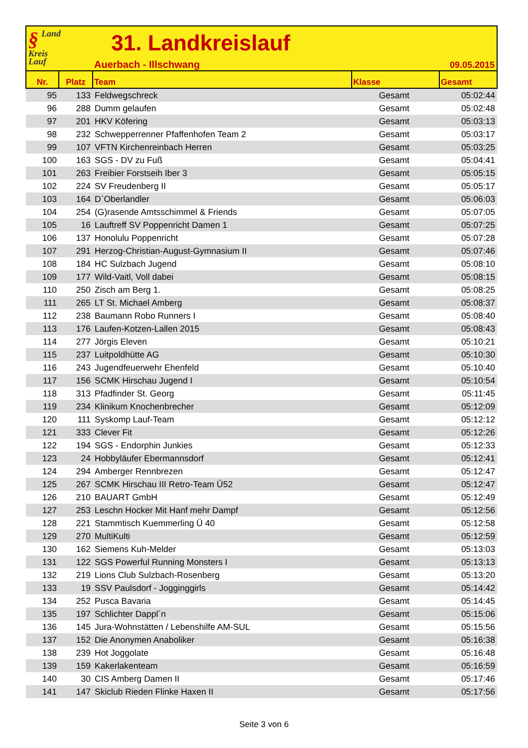§ Land
Kreis
Lauf
31. Landkreislauf
Auerbach - Illschwang 09.05.2015
| Nr. | Platz | Team | Klasse | Gesamt |
| --- | --- | --- | --- | --- |
| 95 | 133 | Feldwegschreck | Gesamt | 05:02:44 |
| 96 | 288 | Dumm gelaufen | Gesamt | 05:02:48 |
| 97 | 201 | HKV Köfering | Gesamt | 05:03:13 |
| 98 | 232 | Schwepperrenner Pfaffenhofen Team 2 | Gesamt | 05:03:17 |
| 99 | 107 | VFTN Kirchenreinbach Herren | Gesamt | 05:03:25 |
| 100 | 163 | SGS - DV zu Fuß | Gesamt | 05:04:41 |
| 101 | 263 | Freibier Forstseih Iber 3 | Gesamt | 05:05:15 |
| 102 | 224 | SV Freudenberg II | Gesamt | 05:05:17 |
| 103 | 164 | D`Oberlandler | Gesamt | 05:06:03 |
| 104 | 254 | (G)rasende Amtsschimmel & Friends | Gesamt | 05:07:05 |
| 105 | 16 | Lauftreff SV Poppenricht Damen 1 | Gesamt | 05:07:25 |
| 106 | 137 | Honolulu Poppenricht | Gesamt | 05:07:28 |
| 107 | 291 | Herzog-Christian-August-Gymnasium II | Gesamt | 05:07:46 |
| 108 | 184 | HC Sulzbach Jugend | Gesamt | 05:08:10 |
| 109 | 177 | Wild-Vaitl, Voll dabei | Gesamt | 05:08:15 |
| 110 | 250 | Zisch am Berg 1. | Gesamt | 05:08:25 |
| 111 | 265 | LT St. Michael Amberg | Gesamt | 05:08:37 |
| 112 | 238 | Baumann Robo Runners I | Gesamt | 05:08:40 |
| 113 | 176 | Laufen-Kotzen-Lallen 2015 | Gesamt | 05:08:43 |
| 114 | 277 | Jörgis Eleven | Gesamt | 05:10:21 |
| 115 | 237 | Luitpoldhütte AG | Gesamt | 05:10:30 |
| 116 | 243 | Jugendfeuerwehr Ehenfeld | Gesamt | 05:10:40 |
| 117 | 156 | SCMK Hirschau Jugend I | Gesamt | 05:10:54 |
| 118 | 313 | Pfadfinder St. Georg | Gesamt | 05:11:45 |
| 119 | 234 | Klinikum Knochenbrecher | Gesamt | 05:12:09 |
| 120 | 111 | Syskomp Lauf-Team | Gesamt | 05:12:12 |
| 121 | 333 | Clever Fit | Gesamt | 05:12:26 |
| 122 | 194 | SGS - Endorphin Junkies | Gesamt | 05:12:33 |
| 123 | 24 | Hobbyläufer Ebermannsdorf | Gesamt | 05:12:41 |
| 124 | 294 | Amberger Rennbrezen | Gesamt | 05:12:47 |
| 125 | 267 | SCMK Hirschau III Retro-Team Ü52 | Gesamt | 05:12:47 |
| 126 | 210 | BAUART GmbH | Gesamt | 05:12:49 |
| 127 | 253 | Leschn Hocker Mit Hanf mehr Dampf | Gesamt | 05:12:56 |
| 128 | 221 | Stammtisch Kuemmerling Ü 40 | Gesamt | 05:12:58 |
| 129 | 270 | MultiKulti | Gesamt | 05:12:59 |
| 130 | 162 | Siemens Kuh-Melder | Gesamt | 05:13:03 |
| 131 | 122 | SGS Powerful Running Monsters I | Gesamt | 05:13:13 |
| 132 | 219 | Lions Club Sulzbach-Rosenberg | Gesamt | 05:13:20 |
| 133 | 19 | SSV Paulsdorf - Jogginggirls | Gesamt | 05:14:42 |
| 134 | 252 | Pusca Bavaria | Gesamt | 05:14:45 |
| 135 | 197 | Schlichter Dappl´n | Gesamt | 05:15:06 |
| 136 | 145 | Jura-Wohnstätten / Lebenshilfe AM-SUL | Gesamt | 05:15:56 |
| 137 | 152 | Die Anonymen Anaboliker | Gesamt | 05:16:38 |
| 138 | 239 | Hot Joggolate | Gesamt | 05:16:48 |
| 139 | 159 | Kakerlakenteam | Gesamt | 05:16:59 |
| 140 | 30 | CIS Amberg Damen II | Gesamt | 05:17:46 |
| 141 | 147 | Skiclub Rieden Flinke Haxen II | Gesamt | 05:17:56 |
Seite 3 von 6